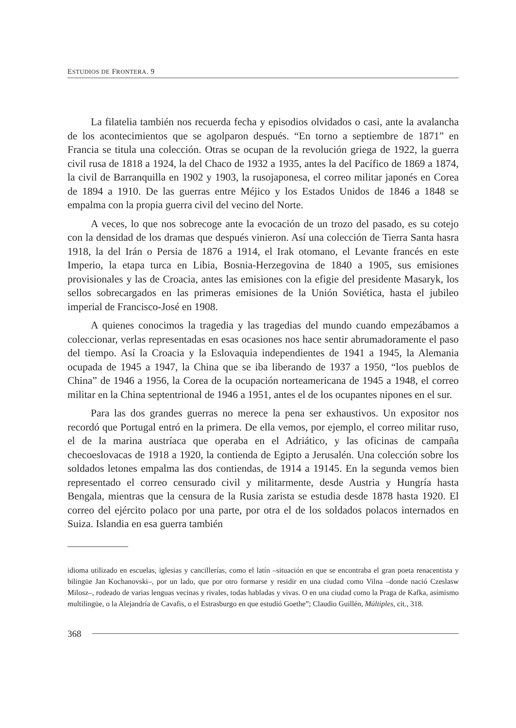ESTUDIOS DE FRONTERA. 9
La filatelia también nos recuerda fecha y episodios olvidados o casi, ante la avalancha de los acontecimientos que se agolparon después. “En torno a septiembre de 1871” en Francia se titula una colección. Otras se ocupan de la revolución griega de 1922, la guerra civil rusa de 1818 a 1924, la del Chaco de 1932 a 1935, antes la del Pacífico de 1869 a 1874, la civil de Barranquilla en 1902 y 1903, la rusojaponesa, el correo militar japonés en Corea de 1894 a 1910. De las guerras entre Méjico y los Estados Unidos de 1846 a 1848 se empalma con la propia guerra civil del vecino del Norte.
A veces, lo que nos sobrecoge ante la evocación de un trozo del pasado, es su cotejo con la densidad de los dramas que después vinieron. Así una colección de Tierra Santa hasra 1918, la del Irán o Persia de 1876 a 1914, el Irak otomano, el Levante francés en este Imperio, la etapa turca en Libia, Bosnia-Herzegovina de 1840 a 1905, sus emisiones provisionales y las de Croacia, antes las emisiones con la efigie del presidente Masaryk, los sellos sobrecargados en las primeras emisiones de la Unión Soviética, hasta el jubileo imperial de Francisco-José en 1908.
A quienes conocimos la tragedia y las tragedias del mundo cuando empezábamos a coleccionar, verlas representadas en esas ocasiones nos hace sentir abrumadoramente el paso del tiempo. Así la Croacia y la Eslovaquia independientes de 1941 a 1945, la Alemania ocupada de 1945 a 1947, la China que se iba liberando de 1937 a 1950, “los pueblos de China” de 1946 a 1956, la Corea de la ocupación norteamericana de 1945 a 1948, el correo militar en la China septentrional de 1946 a 1951, antes el de los ocupantes nipones en el sur.
Para las dos grandes guerras no merece la pena ser exhaustivos. Un expositor nos recordó que Portugal entró en la primera. De ella vemos, por ejemplo, el correo militar ruso, el de la marina austríaca que operaba en el Adriático, y las oficinas de campaña checoeslovacas de 1918 a 1920, la contienda de Egipto a Jerusalén. Una colección sobre los soldados letones empalma las dos contiendas, de 1914 a 19145. En la segunda vemos bien representado el correo censurado civil y militarmente, desde Austria y Hungría hasta Bengala, mientras que la censura de la Rusia zarista se estudia desde 1878 hasta 1920. El correo del ejército polaco por una parte, por otra el de los soldados polacos internados en Suiza. Islandia en esa guerra también
idioma utilizado en escuelas, iglesias y cancillerías, como el latín –situación en que se encontraba el gran poeta renacentista y bilingüe Jan Kochanovski–, por un lado, que por otro formarse y residir en una ciudad como Vilna –donde nació Czeslasw Milosz–, rodeado de varias lenguas vecinas y rivales, todas habladas y vivas. O en una ciudad como la Praga de Kafka, asímismo multilingüe, o la Alejandría de Cavafis, o el Estrasburgo en que estudió Goethe”; Claudio Guillén, Múltiples, cit., 318.
368